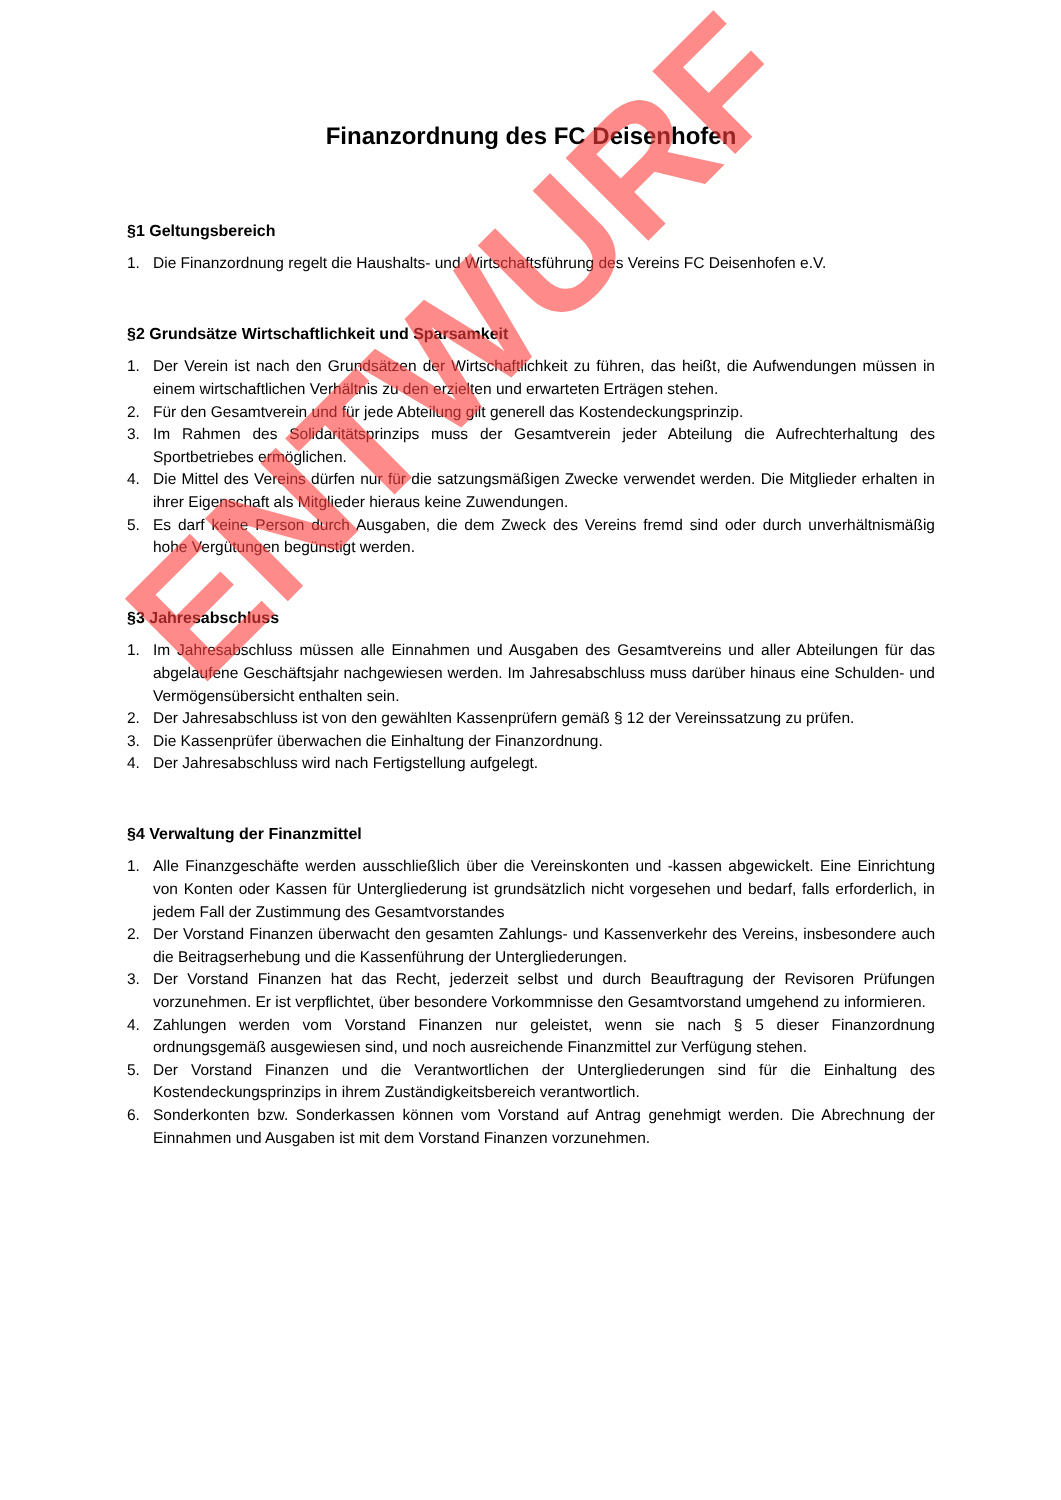Finanzordnung des FC Deisenhofen
§1 Geltungsbereich
1. Die Finanzordnung regelt die Haushalts- und Wirtschaftsführung des Vereins FC Deisenhofen e.V.
§2 Grundsätze Wirtschaftlichkeit und Sparsamkeit
1. Der Verein ist nach den Grundsätzen der Wirtschaftlichkeit zu führen, das heißt, die Aufwendungen müssen in einem wirtschaftlichen Verhältnis zu den erzielten und erwarteten Erträgen stehen.
2. Für den Gesamtverein und für jede Abteilung gilt generell das Kostendeckungsprinzip.
3. Im Rahmen des Solidaritätsprinzips muss der Gesamtverein jeder Abteilung die Aufrechterhaltung des Sportbetriebes ermöglichen.
4. Die Mittel des Vereins dürfen nur für die satzungsmäßigen Zwecke verwendet werden. Die Mitglieder erhalten in ihrer Eigenschaft als Mitglieder hieraus keine Zuwendungen.
5. Es darf keine Person durch Ausgaben, die dem Zweck des Vereins fremd sind oder durch unverhältnismäßig hohe Vergütungen begünstigt werden.
§3 Jahresabschluss
1. Im Jahresabschluss müssen alle Einnahmen und Ausgaben des Gesamtvereins und aller Abteilungen für das abgelaufene Geschäftsjahr nachgewiesen werden. Im Jahresabschluss muss darüber hinaus eine Schulden- und Vermögensübersicht enthalten sein.
2. Der Jahresabschluss ist von den gewählten Kassenprüfern gemäß § 12 der Vereinssatzung zu prüfen.
3. Die Kassenprüfer überwachen die Einhaltung der Finanzordnung.
4. Der Jahresabschluss wird nach Fertigstellung aufgelegt.
§4 Verwaltung der Finanzmittel
1. Alle Finanzgeschäfte werden ausschließlich über die Vereinskonten und -kassen abgewickelt. Eine Einrichtung von Konten oder Kassen für Untergliederung ist grundsätzlich nicht vorgesehen und bedarf, falls erforderlich, in jedem Fall der Zustimmung des Gesamtvorstandes
2. Der Vorstand Finanzen überwacht den gesamten Zahlungs- und Kassenverkehr des Vereins, insbesondere auch die Beitragserhebung und die Kassenführung der Untergliederungen.
3. Der Vorstand Finanzen hat das Recht, jederzeit selbst und durch Beauftragung der Revisoren Prüfungen vorzunehmen. Er ist verpflichtet, über besondere Vorkommnisse den Gesamtvorstand umgehend zu informieren.
4. Zahlungen werden vom Vorstand Finanzen nur geleistet, wenn sie nach § 5 dieser Finanzordnung ordnungsgemäß ausgewiesen sind, und noch ausreichende Finanzmittel zur Verfügung stehen.
5. Der Vorstand Finanzen und die Verantwortlichen der Untergliederungen sind für die Einhaltung des Kostendeckungsprinzips in ihrem Zuständigkeitsbereich verantwortlich.
6. Sonderkonten bzw. Sonderkassen können vom Vorstand auf Antrag genehmigt werden. Die Abrechnung der Einnahmen und Ausgaben ist mit dem Vorstand Finanzen vorzunehmen.
ENTWURF